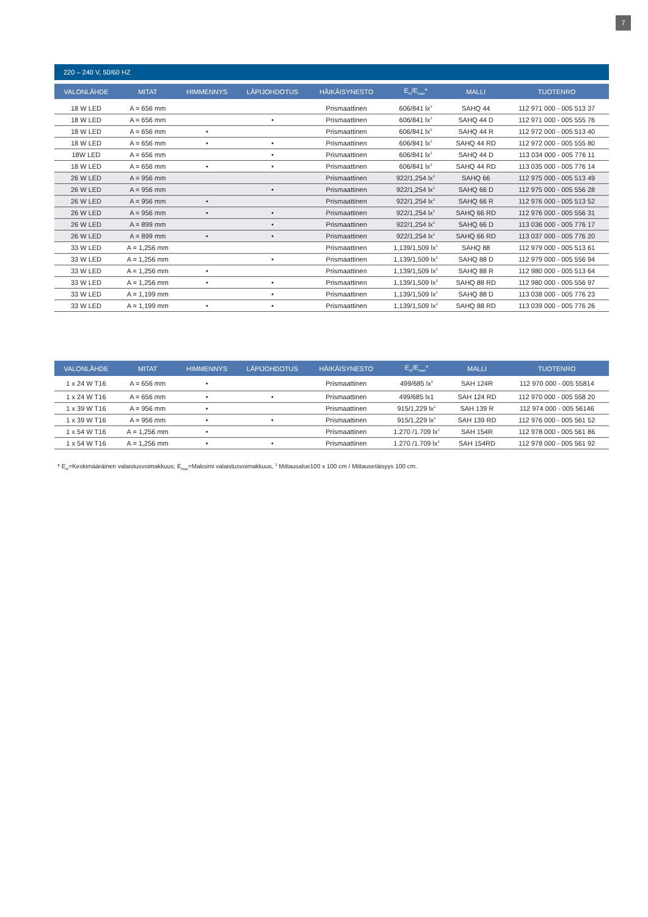7
220 – 240 V, 50/60 HZ
| VALONLÄHDE | MITAT | HIMMENNYS | LÄPIJOHDOTUS | HÄIKÄISYNESTO | E<sub>m</sub>/E<sub>max</sub>* | MALLI | TUOTENRO |
| --- | --- | --- | --- | --- | --- | --- | --- |
| 18 W LED | A = 656 mm | | | Prismaattinen | 606/841 lx<sup>1</sup> | SAHQ 44 | 112 971 000 - 005 513 37 |
| 18 W LED | A = 656 mm | | • | Prismaattinen | 606/841 lx<sup>1</sup> | SAHQ 44 D | 112 971 000 - 005 555 76 |
| 18 W LED | A = 656 mm | • | | Prismaattinen | 606/841 lx<sup>1</sup> | SAHQ 44 R | 112 972 000 - 005 513 40 |
| 18 W LED | A = 656 mm | • | • | Prismaattinen | 606/841 lx<sup>1</sup> | SAHQ 44 RD | 112 972 000 - 005 555 80 |
| 18W LED | A = 656 mm | | • | Prismaattinen | 606/841 lx<sup>1</sup> | SAHQ 44 D | 113 034 000 - 005 776 11 |
| 18 W LED | A = 656 mm | • | • | Prismaattinen | 606/841 lx<sup>1</sup> | SAHQ 44 RD | 113 035 000 - 005 776 14 |
| 26 W LED | A = 956 mm | | | Prismaattinen | 922/1,254 lx<sup>1</sup> | SAHQ 66 | 112 975 000 - 005 513 49 |
| 26 W LED | A = 956 mm | | • | Prismaattinen | 922/1,254 lx<sup>1</sup> | SAHQ 66 D | 112 975 000 - 005 556 28 |
| 26 W LED | A = 956 mm | • | | Prismaattinen | 922/1,254 lx<sup>1</sup> | SAHQ 66 R | 112 976 000 - 005 513 52 |
| 26 W LED | A = 956 mm | • | • | Prismaattinen | 922/1,254 lx<sup>1</sup> | SAHQ 66 RD | 112 976 000 - 005 556 31 |
| 26 W LED | A = 899 mm | | • | Prismaattinen | 922/1,254 lx<sup>1</sup> | SAHQ 66 D | 113 036 000 - 005 776 17 |
| 26 W LED | A = 899 mm | • | • | Prismaattinen | 922/1,254 lx<sup>1</sup> | SAHQ 66 RD | 113 037 000 - 005 776 20 |
| 33 W LED | A = 1,256 mm | | | Prismaattinen | 1,139/1,509 lx<sup>1</sup> | SAHQ 88 | 112 979 000 - 005 513 61 |
| 33 W LED | A = 1,256 mm | | • | Prismaattinen | 1,139/1,509 lx<sup>1</sup> | SAHQ 88 D | 112 979 000 - 005 556 94 |
| 33 W LED | A = 1,256 mm | • | | Prismaattinen | 1,139/1,509 lx<sup>1</sup> | SAHQ 88 R | 112 980 000 - 005 513 64 |
| 33 W LED | A = 1,256 mm | • | • | Prismaattinen | 1,139/1,509 lx<sup>1</sup> | SAHQ 88 RD | 112 980 000 - 005 556 97 |
| 33 W LED | A = 1,199 mm | | • | Prismaattinen | 1,139/1,509 lx<sup>1</sup> | SAHQ 88 D | 113 038 000 - 005 776 23 |
| 33 W LED | A = 1,199 mm | • | • | Prismaattinen | 1,139/1,509 lx<sup>1</sup> | SAHQ 88 RD | 113 039 000 - 005 776 26 |
| VALONLÄHDE | MITAT | HIMMENNYS | LÄPIJOHDOTUS | HÄIKÄISYNESTO | E<sub>m</sub>/E<sub>max</sub>* | MALLI | TUOTENRO |
| --- | --- | --- | --- | --- | --- | --- | --- |
| 1 x 24 W T16 | A = 656 mm | • | | Prismaattinen | 499/685 lx<sup>1</sup> | SAH 124R | 112 970 000 - 005 55814 |
| 1 x 24 W T16 | A = 656 mm | • | • | Prismaattinen | 499/685 lx1 | SAH 124 RD | 112 970 000 - 005 558 20 |
| 1 x 39 W T16 | A = 956 mm | • | | Prismaattinen | 915/1,229 lx<sup>1</sup> | SAH 139 R | 112 974 000 - 005 56146 |
| 1 x 39 W T16 | A = 956 mm | • | • | Prismaattinen | 915/1,229 lx<sup>1</sup> | SAH 139 RD | 112 976 000 - 005 561 52 |
| 1 x 54 W T16 | A = 1,256 mm | • | | Prismaattinen | 1.270 /1.709 lx<sup>1</sup> | SAH 154R | 112 978 000 - 005 561 86 |
| 1 x 54 W T16 | A = 1,256 mm | • | • | Prismaattinen | 1.270 /1.709 lx<sup>1</sup> | SAH 154RD | 112 978 000 - 005 561 92 |
* E<sub>m</sub>=Keskimääräinen valaistusvoimakkuus; E<sub>max</sub>=Maksimi valaistusvoimakkuus, <sup>1</sup> Mittausalue100 x 100 cm / Mittausetäisyys 100 cm.